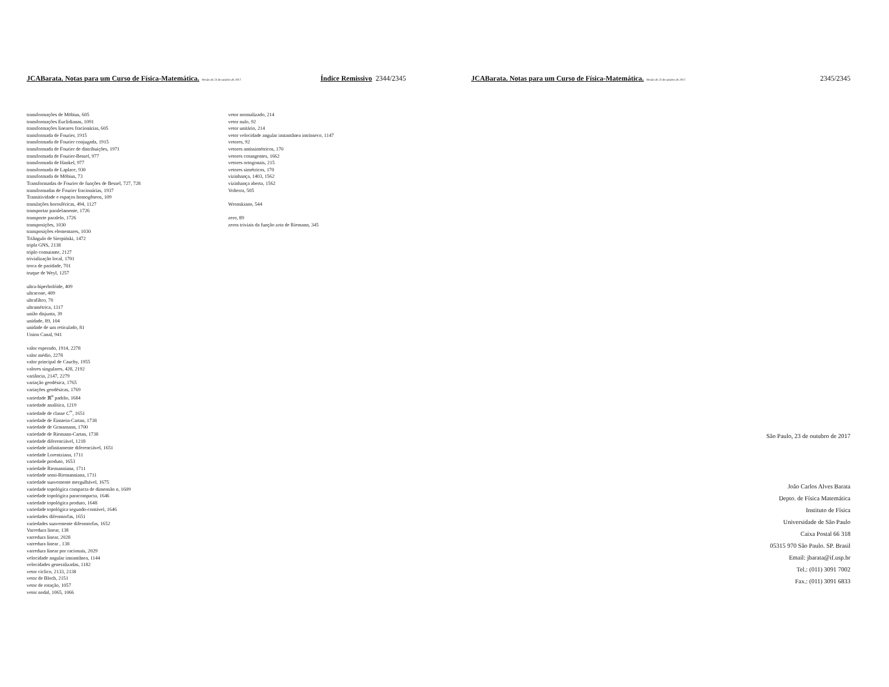JCABarata. Notas para um Curso de Física-Matemática. Versão de 23 de outubro de 2017. Índice Remissivo 2344/2345
transformações de Möbius, 605
transformações Euclidianas, 1091
transformações lineares fracionárias, 605
transformada de Fourier, 1915
transformada de Fourier conjugada, 1915
transformada de Fourier de distribuições, 1971
transformada de Fourier-Bessel, 977
transformada de Hankel, 977
transformada de Laplace, 930
transformada de Möbius, 73
Transformadas de Fourier de funções de Bessel, 727, 728
transformadas de Fourier fracionárias, 1937
Transitividade e espaços homogêneos, 109
translações horosféricas, 494, 1127
transportar paralelamente, 1726
transporte paralelo, 1726
transposições, 1030
transposições elementares, 1030
Triângulo de Sierpiński, 1472
tripla GNS, 2138
triplo comutante, 2127
trivialização local, 1701
troca de paridade, 701
truque de Weyl, 1257
ultra-hiperbolóide, 409
ultracone, 409
ultrafiltro, 70
ultramétrica, 1317
união disjunta, 39
unidade, 89, 104
unidade de um reticulado, 81
Union Canal, 941
valor esperado, 1914, 2278
valor médio, 2278
valor principal de Cauchy, 1955
valores singulares, 428, 2192
variância, 2147, 2279
variação geodésica, 1765
variações geodésicas, 1769
variedade ℝ<sup>n</sup> padrão, 1684
variedade analítica, 1219
variedade de classe C<sup>∞</sup>, 1651
variedade de Einstein-Cartan, 1738
variedade de Grassmann, 1700
variedade de Riemann-Cartan, 1738
variedade diferenciável, 1218
variedade infinitamente diferenciável, 1651
variedade Lorentziana, 1711
variedade produto, 1653
variedade Riemanniana, 1711
variedade semi-Riemanniana, 1711
variedade suavemente mergulhável, 1675
variedade topológica compacta de dimensão n, 1609
variedade topológica paracompacta, 1646
variedade topológica produto, 1648
variedade topológica segundo-contável, 1646
variedades difeomorfas, 1651
variedades suavemente difeomorfas, 1652
Varredura linear, 138
varredura linear, 2028
varredura linear , 138
varredura linear por racionais, 2029
velocidade angular instantânea, 1144
velocidades generalizadas, 1182
vetor cíclico, 2133, 2138
vetor de Bloch, 2151
vetor de rotação, 1057
vetor nodal, 1065, 1066
vetor normalizado, 214
vetor nulo, 92
vetor unitário, 214
vetor velocidade angular instantânea intrínseco, 1147
vetores, 92
vetores antissimétricos, 170
vetores cotangentes, 1662
vetores ortogonais, 215
vetores simétricos, 170
vizinhança, 1403, 1562
vizinhança aberta, 1562
Volterra, 505
Wronskiano, 544
zero, 89
zeros triviais da função zeta de Riemann, 345
JCABarata. Notas para um Curso de Física-Matemática. Versão de 23 de outubro de 2017. 2345/2345
São Paulo, 23 de outubro de 2017
João Carlos Alves Barata
Depto. de Física Matemática
Instituto de Física
Universidade de São Paulo
Caixa Postal 66 318
05315 970 São Paulo. SP. Brasil
Email: jbarata@if.usp.br
Tel.: (011) 3091 7002
Fax.: (011) 3091 6833